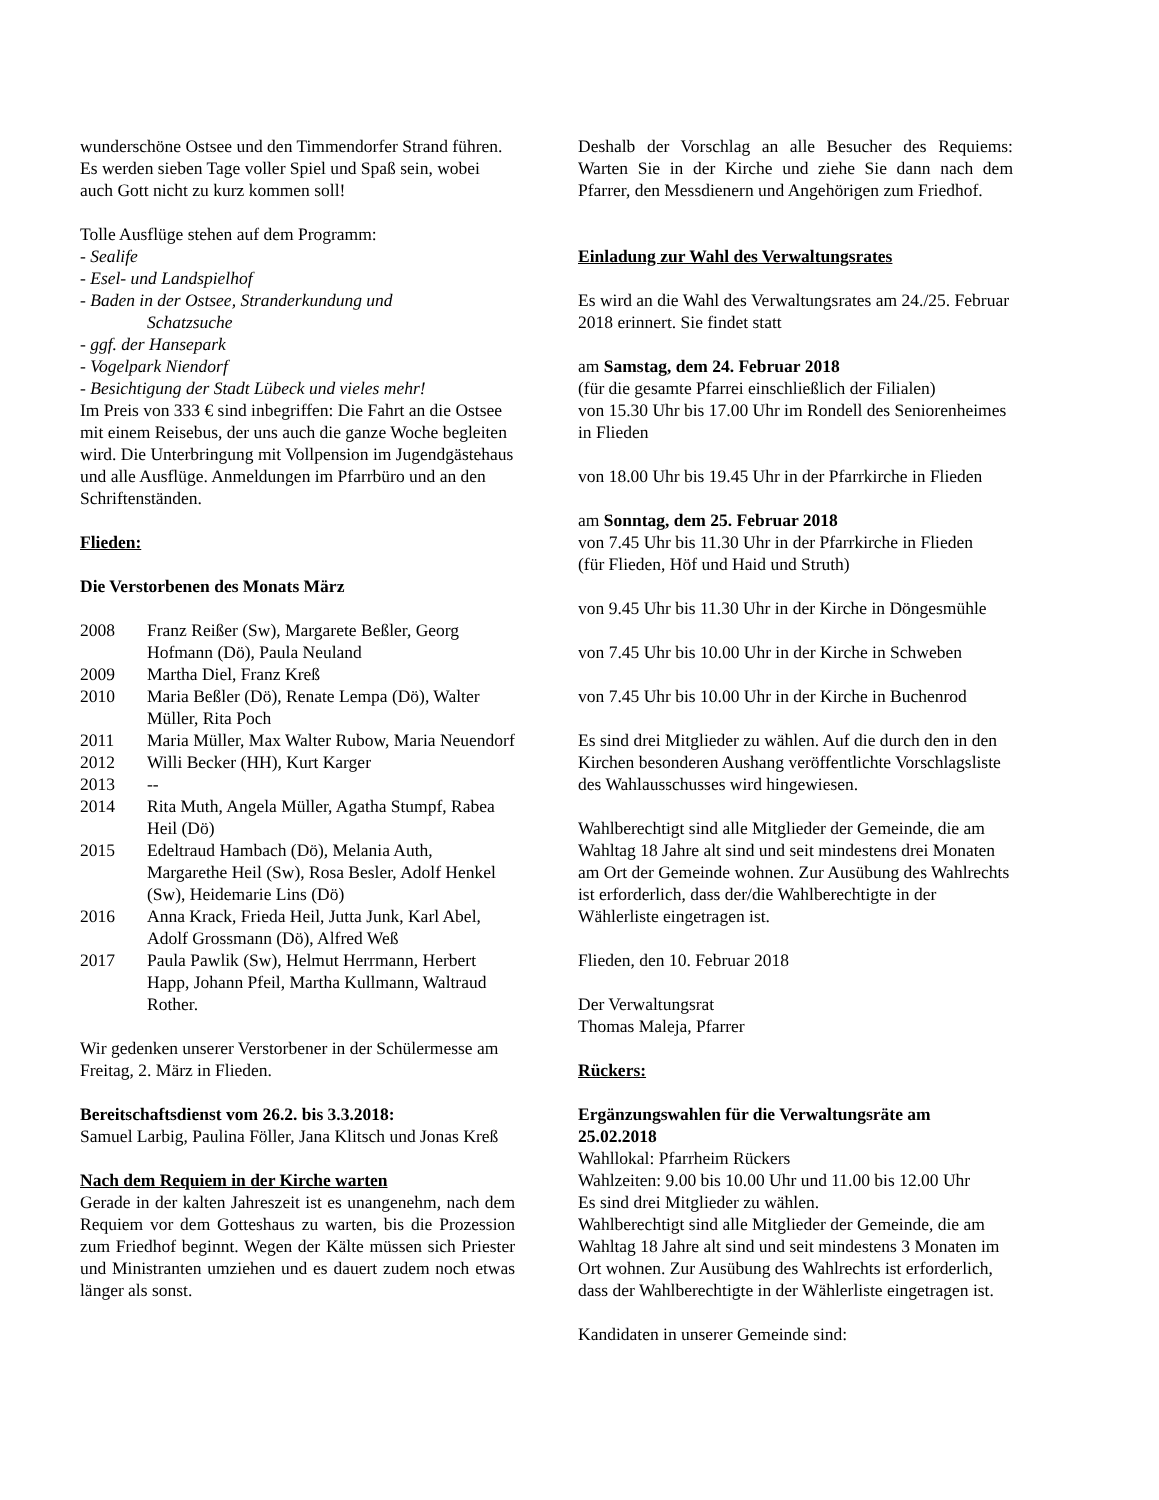wunderschöne Ostsee und den Timmendorfer Strand führen. Es werden sieben Tage voller Spiel und Spaß sein, wobei auch Gott nicht zu kurz kommen soll!
Tolle Ausflüge stehen auf dem Programm:
- Sealife
- Esel- und Landspielhof
- Baden in der Ostsee, Stranderkundung und
Schatzsuche
- ggf. der Hansepark
- Vogelpark Niendorf
- Besichtigung der Stadt Lübeck und vieles mehr!
Im Preis von 333 € sind inbegriffen: Die Fahrt an die Ostsee mit einem Reisebus, der uns auch die ganze Woche begleiten wird. Die Unterbringung mit Vollpension im Jugendgästehaus und alle Ausflüge. Anmeldungen im Pfarrbüro und an den Schriftenständen.
Flieden:
Die Verstorbenen des Monats März
2008 Franz Reißer (Sw), Margarete Beßler, Georg Hofmann (Dö), Paula Neuland
2009 Martha Diel, Franz Kreß
2010 Maria Beßler (Dö), Renate Lempa (Dö), Walter Müller, Rita Poch
2011 Maria Müller, Max Walter Rubow, Maria Neuendorf
2012 Willi Becker (HH), Kurt Karger
2013 --
2014 Rita Muth, Angela Müller, Agatha Stumpf, Rabea Heil (Dö)
2015 Edeltraud Hambach (Dö), Melania Auth, Margarethe Heil (Sw), Rosa Besler, Adolf Henkel (Sw), Heidemarie Lins (Dö)
2016 Anna Krack, Frieda Heil, Jutta Junk, Karl Abel, Adolf Grossmann (Dö), Alfred Weß
2017 Paula Pawlik (Sw), Helmut Herrmann, Herbert Happ, Johann Pfeil, Martha Kullmann, Waltraud Rother.
Wir gedenken unserer Verstorbener in der Schülermesse am Freitag, 2. März in Flieden.
Bereitschaftsdienst vom 26.2. bis 3.3.2018:
Samuel Larbig, Paulina Föller, Jana Klitsch und Jonas Kreß
Nach dem Requiem in der Kirche warten
Gerade in der kalten Jahreszeit ist es unangenehm, nach dem Requiem vor dem Gotteshaus zu warten, bis die Prozession zum Friedhof beginnt. Wegen der Kälte müssen sich Priester und Ministranten umziehen und es dauert zudem noch etwas länger als sonst.
Deshalb der Vorschlag an alle Besucher des Requiems: Warten Sie in der Kirche und ziehe Sie dann nach dem Pfarrer, den Messdienern und Angehörigen zum Friedhof.
Einladung zur Wahl des Verwaltungsrates
Es wird an die Wahl des Verwaltungsrates am 24./25. Februar 2018 erinnert. Sie findet statt
am Samstag, dem 24. Februar 2018
(für die gesamte Pfarrei einschließlich der Filialen)
von 15.30 Uhr bis 17.00 Uhr im Rondell des Seniorenheimes in Flieden
von 18.00 Uhr bis 19.45 Uhr in der Pfarrkirche in Flieden
am Sonntag, dem 25. Februar 2018
von 7.45 Uhr bis 11.30 Uhr in der Pfarrkirche in Flieden
(für Flieden, Höf und Haid und Struth)
von 9.45 Uhr bis 11.30 Uhr in der Kirche in Döngesmühle
von 7.45 Uhr bis 10.00 Uhr in der Kirche in Schweben
von 7.45 Uhr bis 10.00 Uhr in der Kirche in Buchenrod
Es sind drei Mitglieder zu wählen. Auf die durch den in den Kirchen besonderen Aushang veröffentlichte Vorschlagsliste des Wahlausschusses wird hingewiesen.
Wahlberechtigt sind alle Mitglieder der Gemeinde, die am Wahltag 18 Jahre alt sind und seit mindestens drei Monaten am Ort der Gemeinde wohnen. Zur Ausübung des Wahlrechts ist erforderlich, dass der/die Wahlberechtigte in der Wählerliste eingetragen ist.
Flieden, den 10. Februar 2018
Der Verwaltungsrat
Thomas Maleja, Pfarrer
Rückers:
Ergänzungswahlen für die Verwaltungsräte am 25.02.2018
Wahllokal: Pfarrheim Rückers
Wahlzeiten: 9.00 bis 10.00 Uhr und 11.00 bis 12.00 Uhr
Es sind drei Mitglieder zu wählen.
Wahlberechtigt sind alle Mitglieder der Gemeinde, die am Wahltag 18 Jahre alt sind und seit mindestens 3 Monaten im Ort wohnen. Zur Ausübung des Wahlrechts ist erforderlich, dass der Wahlberechtigte in der Wählerliste eingetragen ist.
Kandidaten in unserer Gemeinde sind: